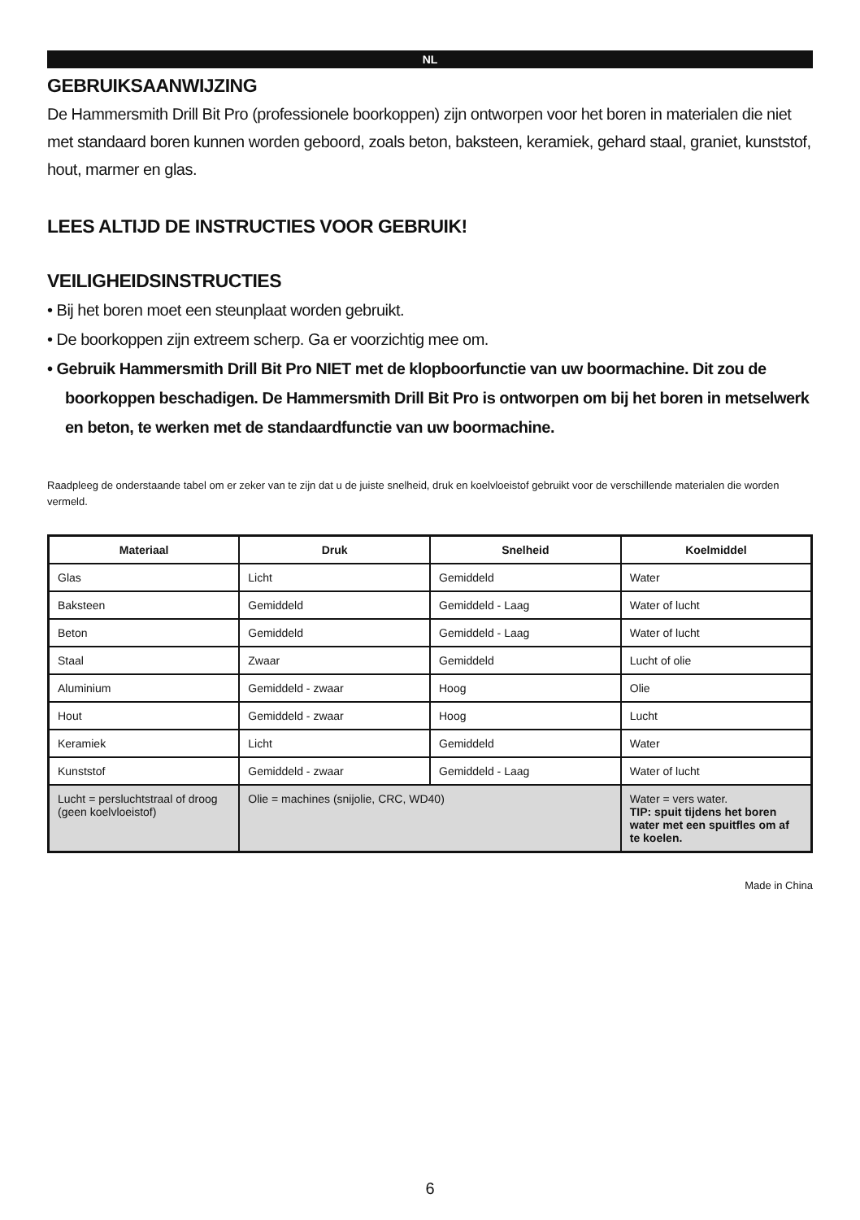NL
GEBRUIKSAANWIJZING
De Hammersmith Drill Bit Pro (professionele boorkoppen) zijn ontworpen voor het boren in materialen die niet met standaard boren kunnen worden geboord, zoals beton, baksteen, keramiek, gehard staal, graniet, kunststof, hout, marmer en glas.
LEES ALTIJD DE INSTRUCTIES VOOR GEBRUIK!
VEILIGHEIDSINSTRUCTIES
• Bij het boren moet een steunplaat worden gebruikt.
• De boorkoppen zijn extreem scherp. Ga er voorzichtig mee om.
• Gebruik Hammersmith Drill Bit Pro NIET met de klopboorfunctie van uw boormachine. Dit zou de boorkoppen beschadigen. De Hammersmith Drill Bit Pro is ontworpen om bij het boren in metselwerk en beton, te werken met de standaardfunctie van uw boormachine.
Raadpleeg de onderstaande tabel om er zeker van te zijn dat u de juiste snelheid, druk en koelvloeistof gebruikt voor de verschillende materialen die worden vermeld.
| Materiaal | Druk | Snelheid | Koelmiddel |
| --- | --- | --- | --- |
| Glas | Licht | Gemiddeld | Water |
| Baksteen | Gemiddeld | Gemiddeld - Laag | Water of lucht |
| Beton | Gemiddeld | Gemiddeld - Laag | Water of lucht |
| Staal | Zwaar | Gemiddeld | Lucht of olie |
| Aluminium | Gemiddeld - zwaar | Hoog | Olie |
| Hout | Gemiddeld - zwaar | Hoog | Lucht |
| Keramiek | Licht | Gemiddeld | Water |
| Kunststof | Gemiddeld - zwaar | Gemiddeld - Laag | Water of lucht |
| Lucht = persluchtstraal of droog (geen koelvloeistof) | Olie = machines (snijolie, CRC, WD40) | | Water = vers water. TIP: spuit tijdens het boren water met een spuitfles om af te koelen. |
Made in China
6